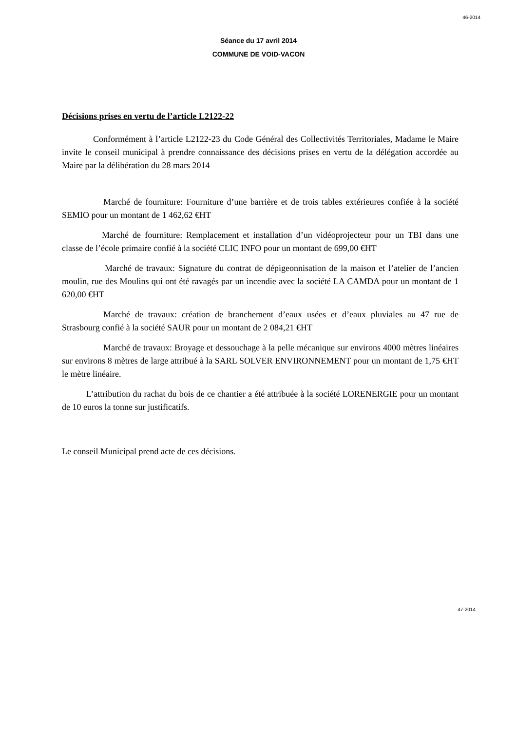46-2014
Séance du 17 avril 2014
COMMUNE DE VOID-VACON
Décisions prises en vertu de l’article L2122-22
Conformément à l’article L2122-23 du Code Général des Collectivités Territoriales, Madame le Maire invite le conseil municipal à prendre connaissance des décisions prises en vertu de la délégation accordée au Maire par la délibération du 28 mars 2014
Marché de fourniture: Fourniture d’une barrière et de trois tables extérieures confiée à la société SEMIO pour un montant de 1 462,62 €HT
Marché de fourniture: Remplacement et installation d’un vidéoprojecteur pour un TBI dans une classe de l’école primaire confié à la société CLIC INFO pour un montant de 699,00 €HT
Marché de travaux: Signature du contrat de dépigeonnisation de la maison et l’atelier de l’ancien moulin, rue des Moulins qui ont été ravagés par un incendie avec la société LA CAMDA pour un montant de 1 620,00 €HT
Marché de travaux: création de branchement d’eaux usées et d’eaux pluviales au 47 rue de Strasbourg confié à la société SAUR pour un montant de 2 084,21 €HT
Marché de travaux: Broyage et dessouchage à la pelle mécanique sur environs 4000 mètres linéaires sur environs 8 mètres de large attribué à la SARL SOLVER ENVIRONNEMENT pour un montant de 1,75 €HT le mètre linéaire.
L’attribution du rachat du bois de ce chantier a été attribuée à la société LORENERGIE pour un montant de 10 euros la tonne sur justificatifs.
Le conseil Municipal prend acte de ces décisions.
47-2014